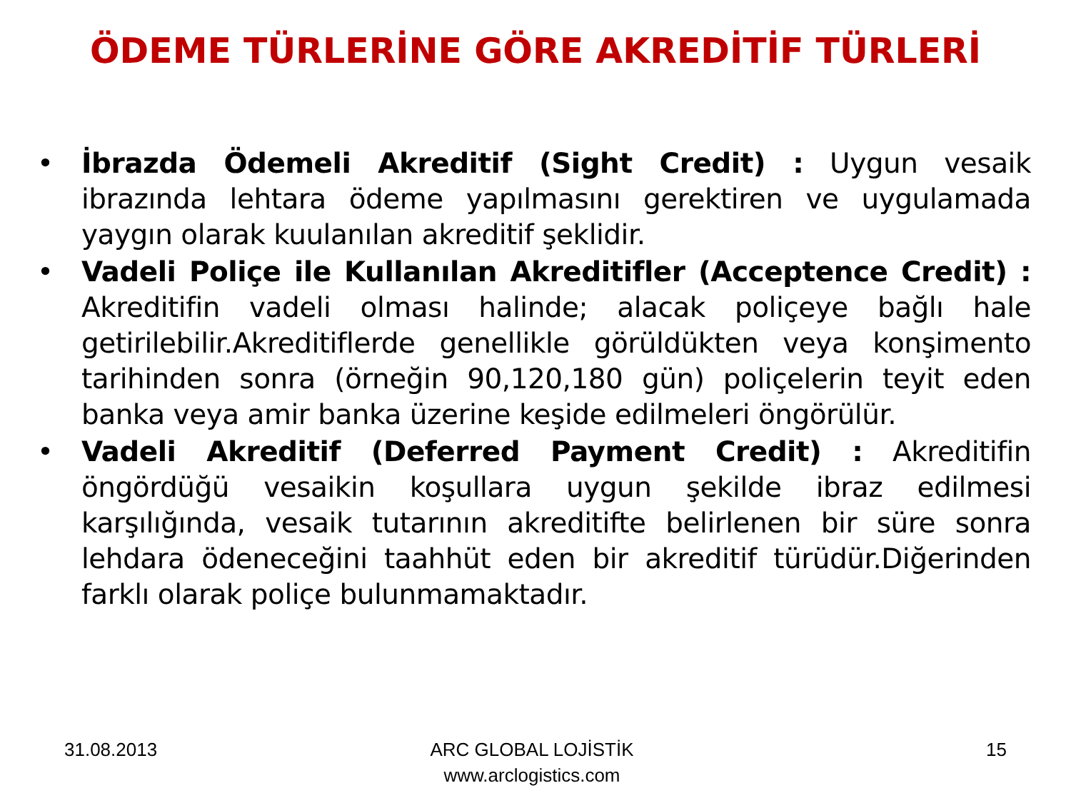ÖDEME TÜRLERİNE GÖRE AKREDİTİF TÜRLERİ
• İbrazda Ödemeli Akreditif (Sight Credit) : Uygun vesaik ibrazında lehtara ödeme yapılmasını gerektiren ve uygulamada yaygın olarak kuulanılan akreditif şeklidir.
• Vadeli Poliçe ile Kullanılan Akreditifler (Acceptence Credit) : Akreditifin vadeli olması halinde; alacak poliçeye bağlı hale getirilebilir.Akreditiflerde genellikle görüldükten veya konşimento tarihinden sonra (örneğin 90,120,180 gün) poliçelerin teyit eden banka veya amir banka üzerine keşide edilmeleri öngörülür.
• Vadeli Akreditif (Deferred Payment Credit) : Akreditifin öngördüğü vesaikin koşullara uygun şekilde ibraz edilmesi karşılığında, vesaik tutarının akreditifte belirlenen bir süre sonra lehdara ödeneceğini taahhüt eden bir akreditif türüdür.Diğerinden farklı olarak poliçe bulunmamaktadır.
31.08.2013 ARC GLOBAL LOJİSTİK
www.arclogistics.com
15